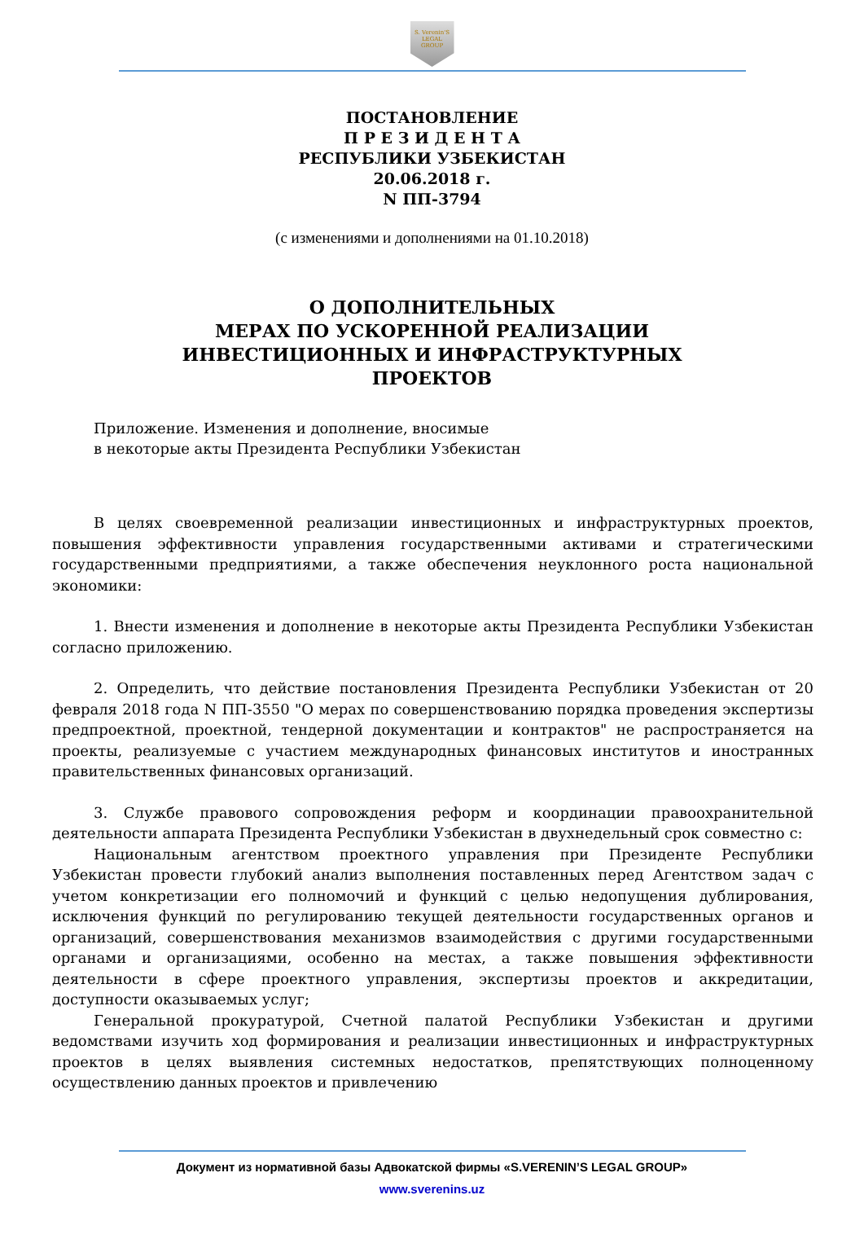S. Verenin'S
LEGAL
GROUP
ПОСТАНОВЛЕНИЕ
П Р Е З И Д Е Н Т А
РЕСПУБЛИКИ УЗБЕКИСТАН
20.06.2018 г.
N ПП-3794
(с изменениями и дополнениями на 01.10.2018)
О ДОПОЛНИТЕЛЬНЫХ
МЕРАХ ПО УСКОРЕННОЙ РЕАЛИЗАЦИИ
ИНВЕСТИЦИОННЫХ И ИНФРАСТРУКТУРНЫХ
ПРОЕКТОВ
Приложение. Изменения и дополнение, вносимые
в некоторые акты Президента Республики Узбекистан
В целях своевременной реализации инвестиционных и инфраструктурных проектов, повышения эффективности управления государственными активами и стратегическими государственными предприятиями, а также обеспечения неуклонного роста национальной экономики:
1. Внести изменения и дополнение в некоторые акты Президента Республики Узбекистан согласно приложению.
2. Определить, что действие постановления Президента Республики Узбекистан от 20 февраля 2018 года N ПП-3550 "О мерах по совершенствованию порядка проведения экспертизы предпроектной, проектной, тендерной документации и контрактов" не распространяется на проекты, реализуемые с участием международных финансовых институтов и иностранных правительственных финансовых организаций.
3. Службе правового сопровождения реформ и координации правоохранительной деятельности аппарата Президента Республики Узбекистан в двухнедельный срок совместно с:
Национальным агентством проектного управления при Президенте Республики Узбекистан провести глубокий анализ выполнения поставленных перед Агентством задач с учетом конкретизации его полномочий и функций с целью недопущения дублирования, исключения функций по регулированию текущей деятельности государственных органов и организаций, совершенствования механизмов взаимодействия с другими государственными органами и организациями, особенно на местах, а также повышения эффективности деятельности в сфере проектного управления, экспертизы проектов и аккредитации, доступности оказываемых услуг;
Генеральной прокуратурой, Счетной палатой Республики Узбекистан и другими ведомствами изучить ход формирования и реализации инвестиционных и инфраструктурных проектов в целях выявления системных недостатков, препятствующих полноценному осуществлению данных проектов и привлечению
Документ из нормативной базы Адвокатской фирмы «S.VERENIN’S LEGAL GROUP»
www.sverenins.uz